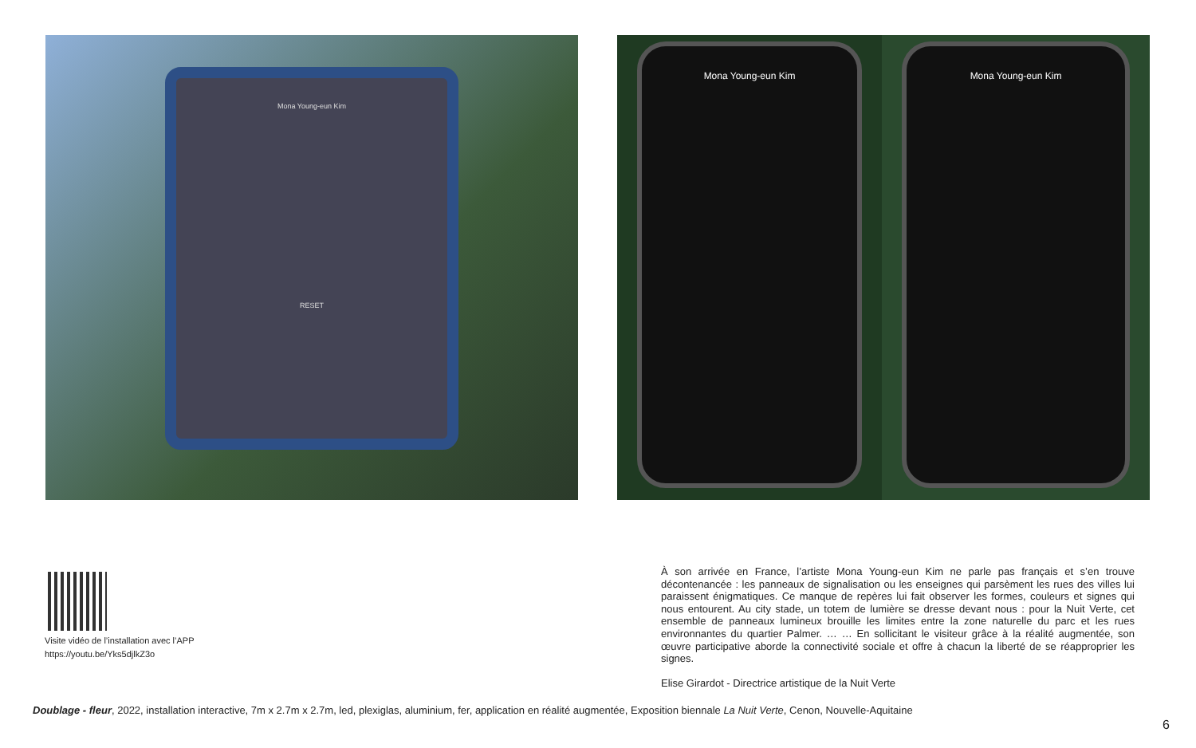Mona Young-eun Kim
RESET
Mona Young-eun Kim Mona Young-eun Kim
Visite vidéo de l’installation avec l’APP
https://youtu.be/Yks5djlkZ3o
À son arrivée en France, l’artiste Mona Young-eun Kim ne parle pas français et s’en trouve décontenancée : les panneaux de signalisation ou les enseignes qui parsèment les rues des villes lui paraissent énigmatiques. Ce manque de repères lui fait observer les formes, couleurs et signes qui nous entourent. Au city stade, un totem de lumière se dresse devant nous : pour la Nuit Verte, cet ensemble de panneaux lumineux brouille les limites entre la zone naturelle du parc et les rues environnantes du quartier Palmer. … … En sollicitant le visiteur grâce à la réalité augmentée, son œuvre participative aborde la connectivité sociale et offre à chacun la liberté de se réapproprier les signes.
Elise Girardot - Directrice artistique de la Nuit Verte
Doublage - fleur, 2022, installation interactive, 7m x 2.7m x 2.7m, led, plexiglas, aluminium, fer, application en réalité augmentée, Exposition biennale La Nuit Verte, Cenon, Nouvelle-Aquitaine
6